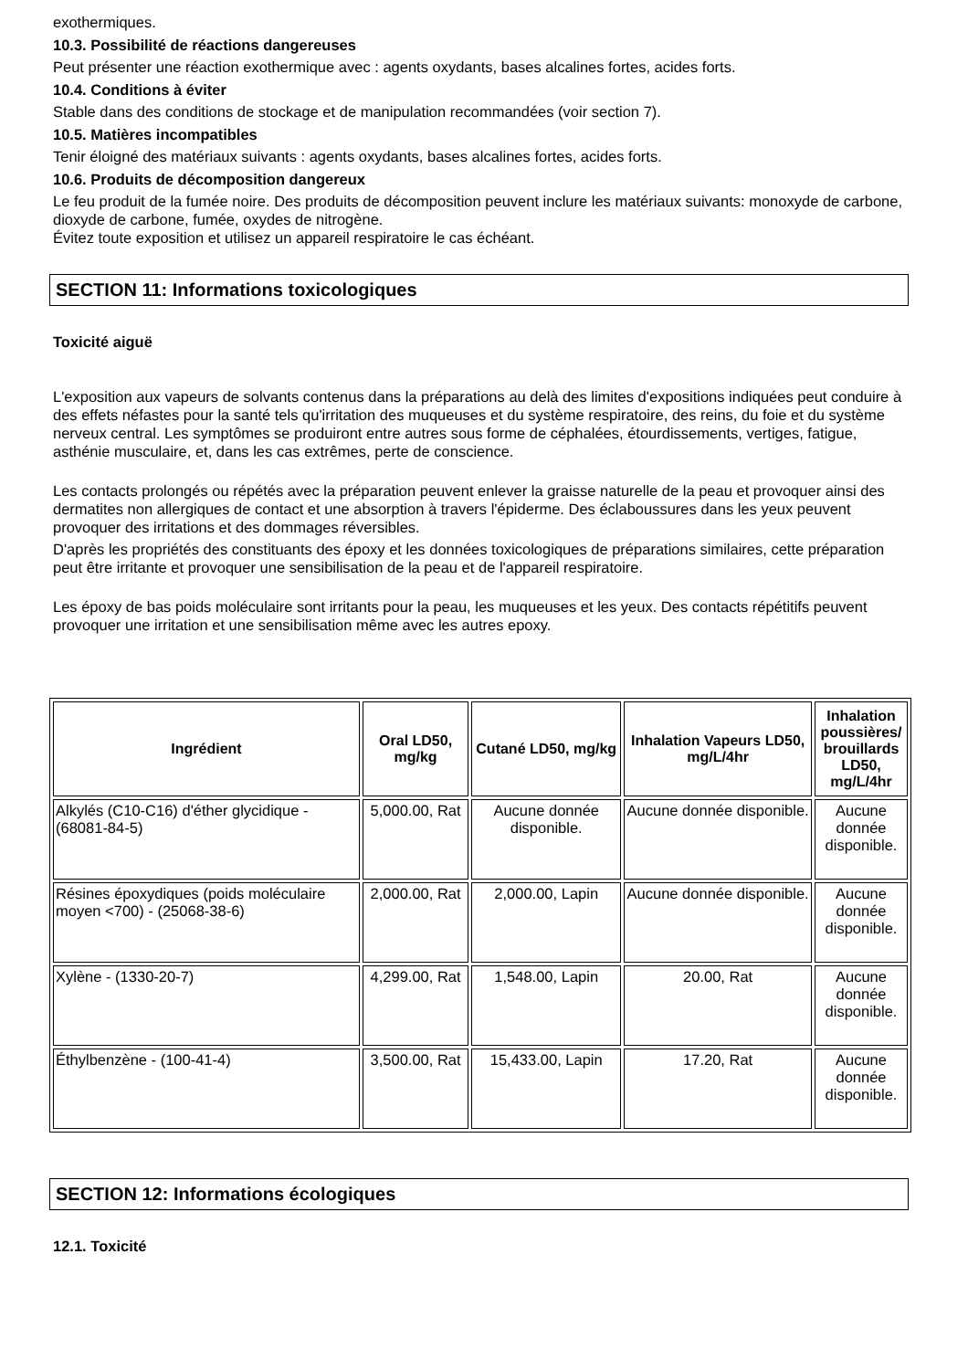exothermiques.
10.3. Possibilité de réactions dangereuses
Peut présenter une réaction exothermique avec : agents oxydants, bases alcalines fortes, acides forts.
10.4. Conditions à éviter
Stable dans des conditions de stockage et de manipulation recommandées (voir section 7).
10.5. Matières incompatibles
Tenir éloigné des matériaux suivants : agents oxydants, bases alcalines fortes, acides forts.
10.6. Produits de décomposition dangereux
Le feu produit de la fumée noire. Des produits de décomposition peuvent inclure les matériaux suivants: monoxyde de carbone, dioxyde de carbone, fumée, oxydes de nitrogène.
Évitez toute exposition et utilisez un appareil respiratoire le cas échéant.
SECTION 11: Informations toxicologiques
Toxicité aiguë
L'exposition aux vapeurs de solvants contenus dans la préparations au delà des limites d'expositions indiquées peut conduire à des effets néfastes pour la santé tels qu'irritation des muqueuses et du système respiratoire, des reins, du foie et du système nerveux central. Les symptômes se produiront entre autres sous forme de céphalées, étourdissements, vertiges, fatigue, asthénie musculaire, et, dans les cas extrêmes, perte de conscience.
Les contacts prolongés ou répétés avec la préparation peuvent enlever la graisse naturelle de la peau et provoquer ainsi des dermatites non allergiques de contact et une absorption à travers l'épiderme. Des éclaboussures dans les yeux peuvent provoquer des irritations et des dommages réversibles.
D'après les propriétés des constituants des époxy et les données toxicologiques de préparations similaires, cette préparation peut être irritante et provoquer une sensibilisation de la peau et de l'appareil respiratoire.
Les époxy de bas poids moléculaire sont irritants pour la peau, les muqueuses et les yeux. Des contacts répétitifs peuvent provoquer une irritation et une sensibilisation même avec les autres epoxy.
| Ingrédient | Oral LD50, mg/kg | Cutané LD50, mg/kg | Inhalation Vapeurs LD50, mg/L/4hr | Inhalation poussières/ brouillards LD50, mg/L/4hr |
| --- | --- | --- | --- | --- |
| Alkylés (C10-C16) d'éther glycidique - (68081-84-5) | 5,000.00, Rat | Aucune donnée disponible. | Aucune donnée disponible. | Aucune donnée disponible. |
| Résines époxydiques (poids moléculaire moyen <700) - (25068-38-6) | 2,000.00, Rat | 2,000.00, Lapin | Aucune donnée disponible. | Aucune donnée disponible. |
| Xylène - (1330-20-7) | 4,299.00, Rat | 1,548.00, Lapin | 20.00, Rat | Aucune donnée disponible. |
| Éthylbenzène - (100-41-4) | 3,500.00, Rat | 15,433.00, Lapin | 17.20, Rat | Aucune donnée disponible. |
SECTION 12: Informations écologiques
12.1. Toxicité